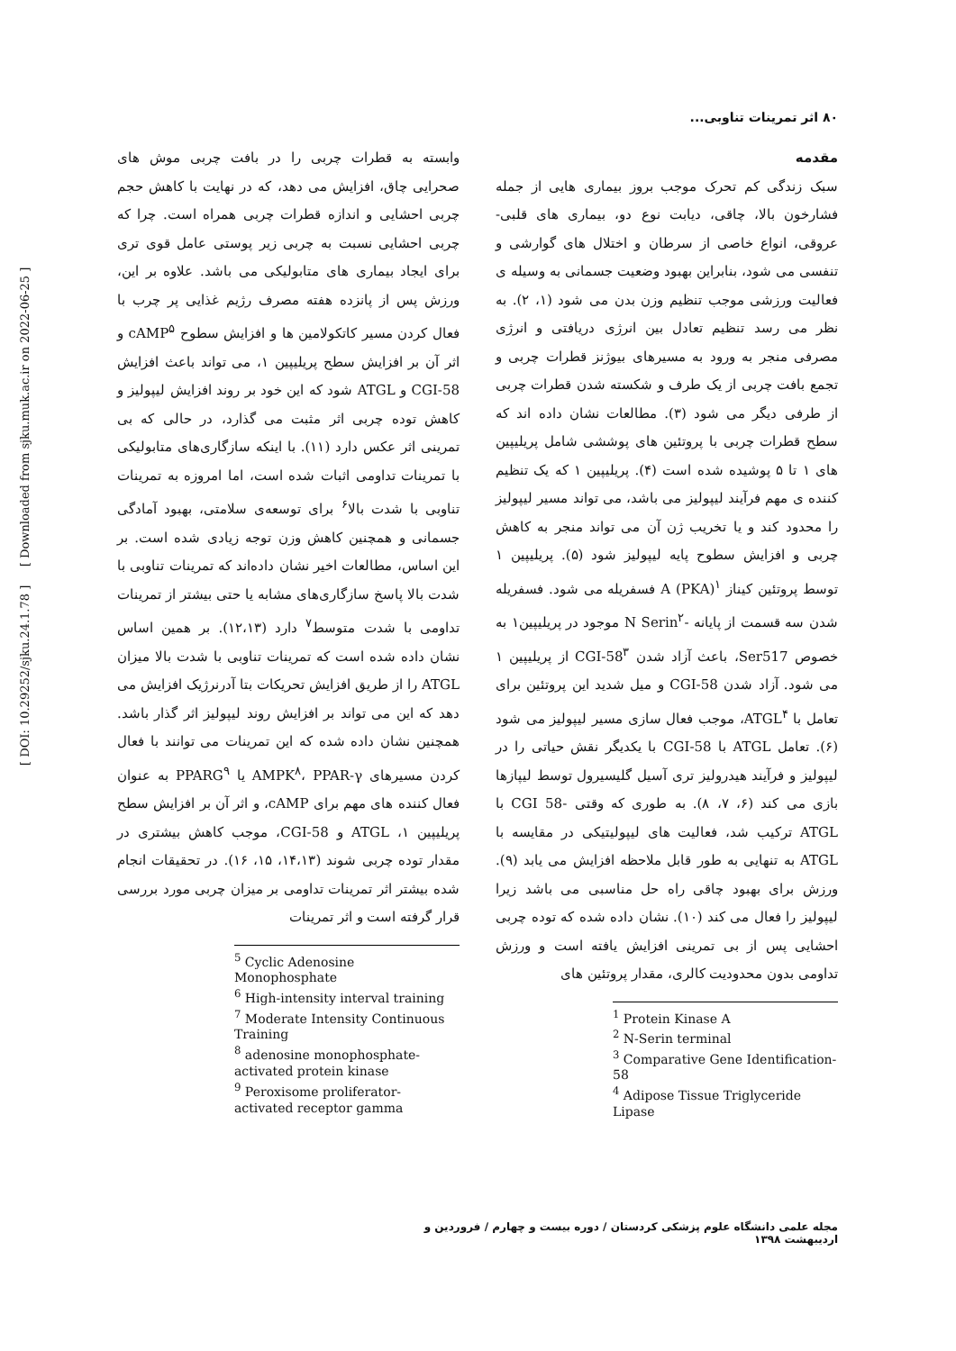۸۰ اثر تمرینات تناوبی...
مقدمه
سبک زندگی کم تحرک موجب بروز بیماری هایی از جمله فشارخون بالا، چاقی، دیابت نوع دو، بیماری های قلبی- عروقی، انواع خاصی از سرطان و اختلال های گوارشی و تنفسی می شود، بنابراین بهبود وضعیت جسمانی به وسیله ی فعالیت ورزشی موجب تنظیم وزن بدن می شود (۱، ۲). به نظر می رسد تنظیم تعادل بین انرژی دریافتی و انرژی مصرفی منجر به ورود به مسیرهای بیوژنز قطرات چربی و تجمع بافت چربی از یک طرف و شکسته شدن قطرات چربی از طرفی دیگر می شود (۳). مطالعات نشان داده اند که سطح قطرات چربی با پروتئین های پوششی شامل پریلیپین های ۱ تا ۵ پوشیده شده است (۴). پریلیپین ۱ که یک تنظیم کننده ی مهم فرآیند لیپولیز می باشد، می تواند مسیر لیپولیز را محدود کند و یا تخریب ژن آن می تواند منجر به کاهش چربی و افزایش سطوح پایه لیپولیز شود (۵). پریلیپین ۱ توسط پروتئین کیناز A (PKA)<sup>۱</sup> فسفریله می شود. فسفریله شدن سه قسمت از پایانه -N Serin<sup>۲</sup> موجود در پریلیپین۱ به خصوص Ser517، باعث آزاد شدن CGI-58<sup>۳</sup> از پریلیپین ۱ می شود. آزاد شدن CGI-58 و میل شدید این پروتئین برای تعامل با ATGL<sup>۴</sup>، موجب فعال سازی مسیر لیپولیز می شود (۶). تعامل ATGL با CGI-58 با یکدیگر نقش حیاتی را در لیپولیز و فرآیند هیدرولیز تری آسیل گلیسیرول توسط لیپازها بازی می کند (۶، ۷، ۸). به طوری که وقتی -CGI 58 با ATGL ترکیب شد، فعالیت های لیپولیتیکی در مقایسه با ATGL به تنهایی به طور قابل ملاحظه افزایش می یابد (۹). ورزش برای بهبود چاقی راه حل مناسبی می باشد زیرا لیپولیز را فعال می کند (۱۰). نشان داده شده که توده چربی احشایی پس از بی تمرینی افزایش یافته است و ورزش تداومی بدون محدودیت کالری، مقدار پروتئین های
<sup>1</sup> Protein Kinase A
<sup>2</sup> N-Serin terminal
<sup>3</sup> Comparative Gene Identification-58
<sup>4</sup> Adipose Tissue Triglyceride Lipase
وابسته به قطرات چربی را در بافت چربی موش های صحرایی چاق، افزایش می دهد، که در نهایت با کاهش حجم چربی احشایی و اندازه قطرات چربی همراه است. چرا که چربی احشایی نسبت به چربی زیر پوستی عامل قوی تری برای ایجاد بیماری های متابولیکی می باشد. علاوه بر این، ورزش پس از پانزده هفته مصرف رژیم غذایی پر چرب با فعال کردن مسیر کاتکولامین ها و افزایش سطوح cAMP<sup>۵</sup> و اثر آن بر افزایش سطح پریلیپین ۱، می تواند باعث افزایش CGI-58 و ATGL شود که این خود بر روند افزایش لیپولیز و کاهش توده چربی اثر مثبت می گذارد، در حالی که بی تمرینی اثر عکس دارد (۱۱). با اینکه سازگاری‌های متابولیکی با تمرینات تداومی اثبات شده است، اما امروزه به تمرینات تناوبی با شدت بالا<sup>۶</sup> برای توسعه‌ی سلامتی، بهبود آمادگی جسمانی و همچنین کاهش وزن توجه زیادی شده است. بر این اساس، مطالعات اخیر نشان داده‌اند که تمرینات تناوبی با شدت بالا پاسخ سازگاری‌های مشابه یا حتی بیشتر از تمرینات تداومی با شدت متوسط<sup>۷</sup> دارد (۱۲،۱۳). بر همین اساس نشان داده شده است که تمرینات تناوبی با شدت بالا میزان ATGL را از طریق افزایش تحریکات بتا آدرنرژیک افزایش می دهد که این می تواند بر افزایش روند لیپولیز اثر گذار باشد. همچنین نشان داده شده که این تمرینات می توانند با فعال کردن مسیرهای AMPK<sup>۸</sup>، PPAR-γ یا PPARG<sup>۹</sup> به عنوان فعال کننده های مهم برای cAMP، و اثر آن بر افزایش سطح پریلیپین ۱، ATGL و CGI-58، موجب کاهش بیشتری در مقدار توده چربی شوند (۱۴،۱۳، ۱۵، ۱۶). در تحقیقات انجام شده بیشتر اثر تمرینات تداومی بر میزان چربی مورد بررسی قرار گرفته است و اثر تمرینات
<sup>5</sup> Cyclic Adenosine Monophosphate
<sup>6</sup> High-intensity interval training
<sup>7</sup> Moderate Intensity Continuous Training
<sup>8</sup> adenosine monophosphate-activated protein kinase
<sup>9</sup> Peroxisome proliferator-activated receptor gamma
مجله علمی دانشگاه علوم پزشکی کردستان / دوره بیست و چهارم / فروردین و اردیبهشت ۱۳۹۸
[ DOI: 10.29252/sjku.24.1.78 ] [ Downloaded from sjku.muk.ac.ir on 2022-06-25 ]